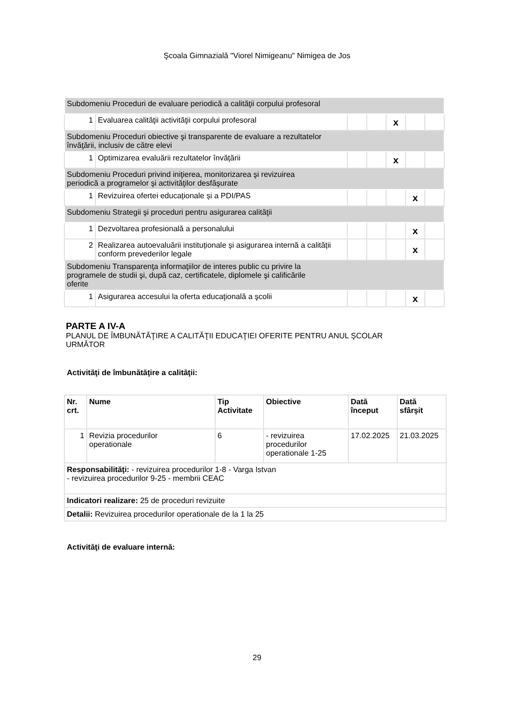Şcoala Gimnazială "Viorel Nimigeanu" Nimigea de Jos
| Subdomeniu Proceduri de evaluare periodică a calităţii corpului profesoral | | | | | | |
| 1 | Evaluarea calităţii activităţii corpului profesoral | | | x | | |
| Subdomeniu Proceduri obiective şi transparente de evaluare a rezultatelor învăţării, inclusiv de către elevi | | | | | | |
| 1 | Optimizarea evaluării rezultatelor învățării | | | x | | |
| Subdomeniu Proceduri privind iniţierea, monitorizarea şi revizuirea periodică a programelor şi activităţilor desfăşurate | | | | | | |
| 1 | Revizuirea ofertei educaționale și a PDI/PAS | | | | x | |
| Subdomeniu Strategii şi proceduri pentru asigurarea calităţii | | | | | | |
| 1 | Dezvoltarea profesională a personalului | | | | x | |
| 2 | Realizarea autoevaluării instituționale și asigurarea internă a calității conform prevederilor legale | | | | x | |
| Subdomeniu Transparenţa informaţiilor de interes public cu privire la programele de studii şi, după caz, certificatele, diplomele şi calificările oferite | | | | | | |
| 1 | Asigurarea accesului la oferta educaţională a şcolii | | | | x | |
PARTE A IV-A
PLANUL DE ÎMBUNĂTĂŢIRE A CALITĂŢII EDUCAŢIEI OFERITE PENTRU ANUL ŞCOLAR
URMĂTOR
Activităţi de îmbunătăţire a calităţii:
| Nr. crt. | Nume | Tip Activitate | Obiective | Dată început | Dată sfârşit |
| 1 | Revizia procedurilor operationale | 6 | - revizuirea procedurilor operationale 1-25 | 17.02.2025 | 21.03.2025 |
| Responsabilităţi: - revizuirea procedurilor 1-8 - Varga Istvan - revizuirea procedurilor 9-25 - membrii CEAC | | | | | |
| Indicatori realizare: 25 de proceduri revizuite | | | | | |
| Detalii: Revizuirea procedurilor operationale de la 1 la 25 | | | | | |
Activităţi de evaluare internă:
29